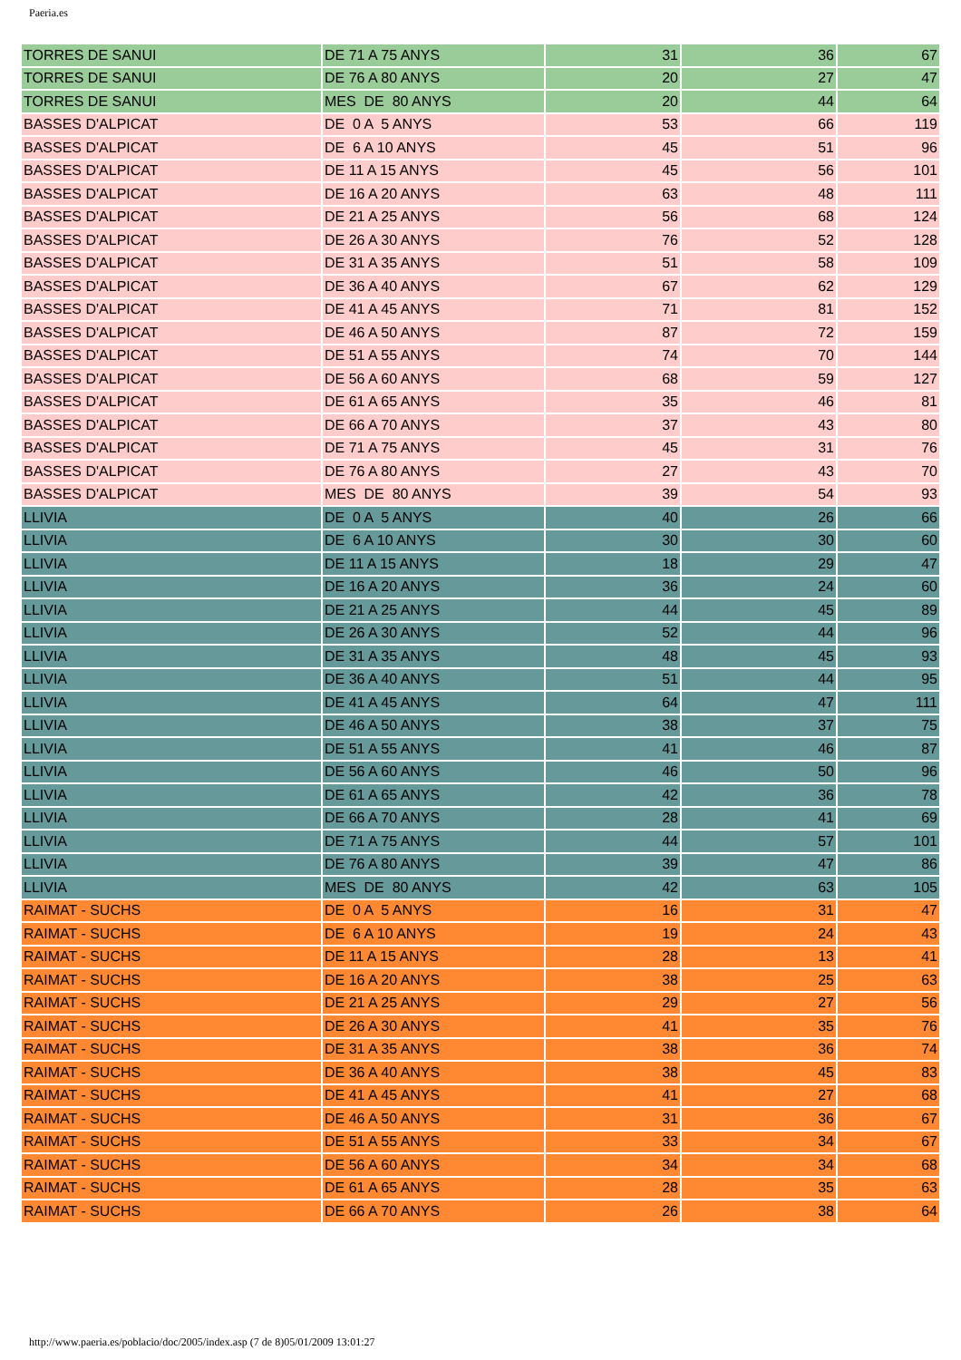Paeria.es
| TORRES DE SANUI | DE 71 A 75 ANYS | 31 | 36 | 67 |
| TORRES DE SANUI | DE 76 A 80 ANYS | 20 | 27 | 47 |
| TORRES DE SANUI | MES DE 80 ANYS | 20 | 44 | 64 |
| BASSES D'ALPICAT | DE 0 A 5 ANYS | 53 | 66 | 119 |
| BASSES D'ALPICAT | DE 6 A 10 ANYS | 45 | 51 | 96 |
| BASSES D'ALPICAT | DE 11 A 15 ANYS | 45 | 56 | 101 |
| BASSES D'ALPICAT | DE 16 A 20 ANYS | 63 | 48 | 111 |
| BASSES D'ALPICAT | DE 21 A 25 ANYS | 56 | 68 | 124 |
| BASSES D'ALPICAT | DE 26 A 30 ANYS | 76 | 52 | 128 |
| BASSES D'ALPICAT | DE 31 A 35 ANYS | 51 | 58 | 109 |
| BASSES D'ALPICAT | DE 36 A 40 ANYS | 67 | 62 | 129 |
| BASSES D'ALPICAT | DE 41 A 45 ANYS | 71 | 81 | 152 |
| BASSES D'ALPICAT | DE 46 A 50 ANYS | 87 | 72 | 159 |
| BASSES D'ALPICAT | DE 51 A 55 ANYS | 74 | 70 | 144 |
| BASSES D'ALPICAT | DE 56 A 60 ANYS | 68 | 59 | 127 |
| BASSES D'ALPICAT | DE 61 A 65 ANYS | 35 | 46 | 81 |
| BASSES D'ALPICAT | DE 66 A 70 ANYS | 37 | 43 | 80 |
| BASSES D'ALPICAT | DE 71 A 75 ANYS | 45 | 31 | 76 |
| BASSES D'ALPICAT | DE 76 A 80 ANYS | 27 | 43 | 70 |
| BASSES D'ALPICAT | MES DE 80 ANYS | 39 | 54 | 93 |
| LLIVIA | DE 0 A 5 ANYS | 40 | 26 | 66 |
| LLIVIA | DE 6 A 10 ANYS | 30 | 30 | 60 |
| LLIVIA | DE 11 A 15 ANYS | 18 | 29 | 47 |
| LLIVIA | DE 16 A 20 ANYS | 36 | 24 | 60 |
| LLIVIA | DE 21 A 25 ANYS | 44 | 45 | 89 |
| LLIVIA | DE 26 A 30 ANYS | 52 | 44 | 96 |
| LLIVIA | DE 31 A 35 ANYS | 48 | 45 | 93 |
| LLIVIA | DE 36 A 40 ANYS | 51 | 44 | 95 |
| LLIVIA | DE 41 A 45 ANYS | 64 | 47 | 111 |
| LLIVIA | DE 46 A 50 ANYS | 38 | 37 | 75 |
| LLIVIA | DE 51 A 55 ANYS | 41 | 46 | 87 |
| LLIVIA | DE 56 A 60 ANYS | 46 | 50 | 96 |
| LLIVIA | DE 61 A 65 ANYS | 42 | 36 | 78 |
| LLIVIA | DE 66 A 70 ANYS | 28 | 41 | 69 |
| LLIVIA | DE 71 A 75 ANYS | 44 | 57 | 101 |
| LLIVIA | DE 76 A 80 ANYS | 39 | 47 | 86 |
| LLIVIA | MES DE 80 ANYS | 42 | 63 | 105 |
| RAIMAT - SUCHS | DE 0 A 5 ANYS | 16 | 31 | 47 |
| RAIMAT - SUCHS | DE 6 A 10 ANYS | 19 | 24 | 43 |
| RAIMAT - SUCHS | DE 11 A 15 ANYS | 28 | 13 | 41 |
| RAIMAT - SUCHS | DE 16 A 20 ANYS | 38 | 25 | 63 |
| RAIMAT - SUCHS | DE 21 A 25 ANYS | 29 | 27 | 56 |
| RAIMAT - SUCHS | DE 26 A 30 ANYS | 41 | 35 | 76 |
| RAIMAT - SUCHS | DE 31 A 35 ANYS | 38 | 36 | 74 |
| RAIMAT - SUCHS | DE 36 A 40 ANYS | 38 | 45 | 83 |
| RAIMAT - SUCHS | DE 41 A 45 ANYS | 41 | 27 | 68 |
| RAIMAT - SUCHS | DE 46 A 50 ANYS | 31 | 36 | 67 |
| RAIMAT - SUCHS | DE 51 A 55 ANYS | 33 | 34 | 67 |
| RAIMAT - SUCHS | DE 56 A 60 ANYS | 34 | 34 | 68 |
| RAIMAT - SUCHS | DE 61 A 65 ANYS | 28 | 35 | 63 |
| RAIMAT - SUCHS | DE 66 A 70 ANYS | 26 | 38 | 64 |
http://www.paeria.es/poblacio/doc/2005/index.asp (7 de 8)05/01/2009 13:01:27